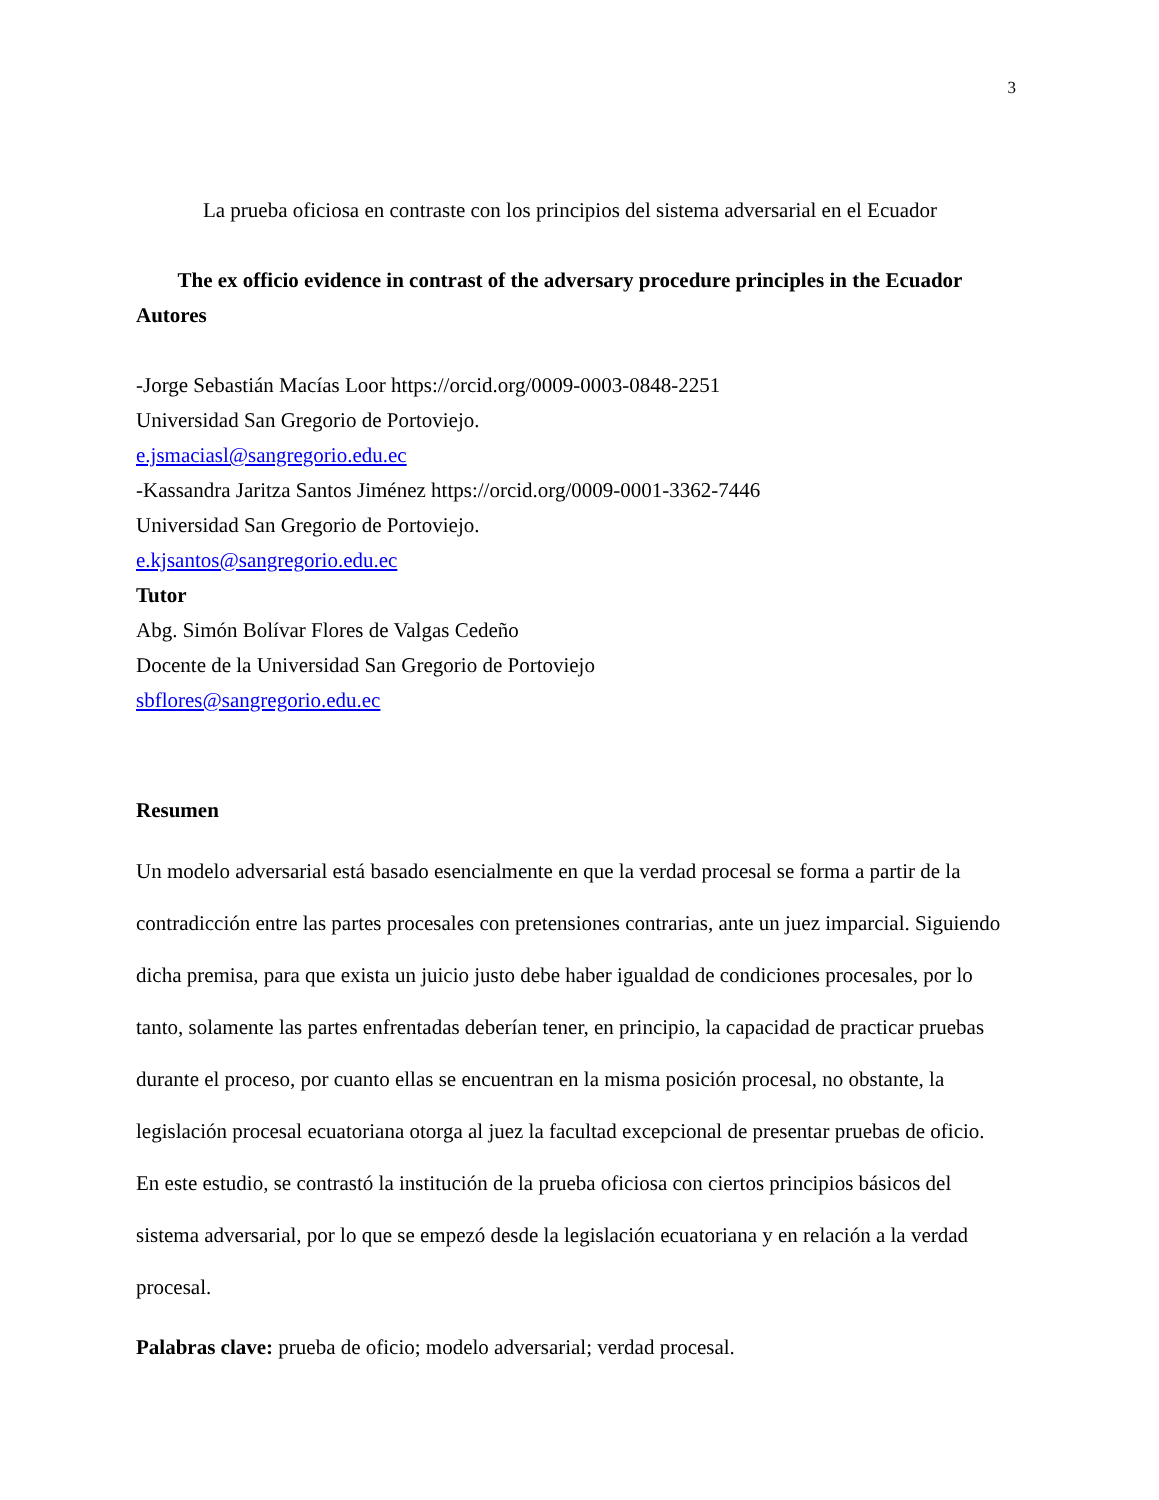3
La prueba oficiosa en contraste con los principios del sistema adversarial en el Ecuador
The ex officio evidence in contrast of the adversary procedure principles in the Ecuador
Autores
-Jorge Sebastián Macías Loor https://orcid.org/0009-0003-0848-2251
Universidad San Gregorio de Portoviejo.
e.jsmaciasl@sangregorio.edu.ec
-Kassandra Jaritza Santos Jiménez https://orcid.org/0009-0001-3362-7446
Universidad San Gregorio de Portoviejo.
e.kjsantos@sangregorio.edu.ec
Tutor
Abg. Simón Bolívar Flores de Valgas Cedeño
Docente de la Universidad San Gregorio de Portoviejo
sbflores@sangregorio.edu.ec
Resumen
Un modelo adversarial está basado esencialmente en que la verdad procesal se forma a partir de la contradicción entre las partes procesales con pretensiones contrarias, ante un juez imparcial. Siguiendo dicha premisa, para que exista un juicio justo debe haber igualdad de condiciones procesales, por lo tanto, solamente las partes enfrentadas deberían tener, en principio, la capacidad de practicar pruebas durante el proceso, por cuanto ellas se encuentran en la misma posición procesal, no obstante, la legislación procesal ecuatoriana otorga al juez la facultad excepcional de presentar pruebas de oficio. En este estudio, se contrastó la institución de la prueba oficiosa con ciertos principios básicos del sistema adversarial, por lo que se empezó desde la legislación ecuatoriana y en relación a la verdad procesal.
Palabras clave: prueba de oficio; modelo adversarial; verdad procesal.